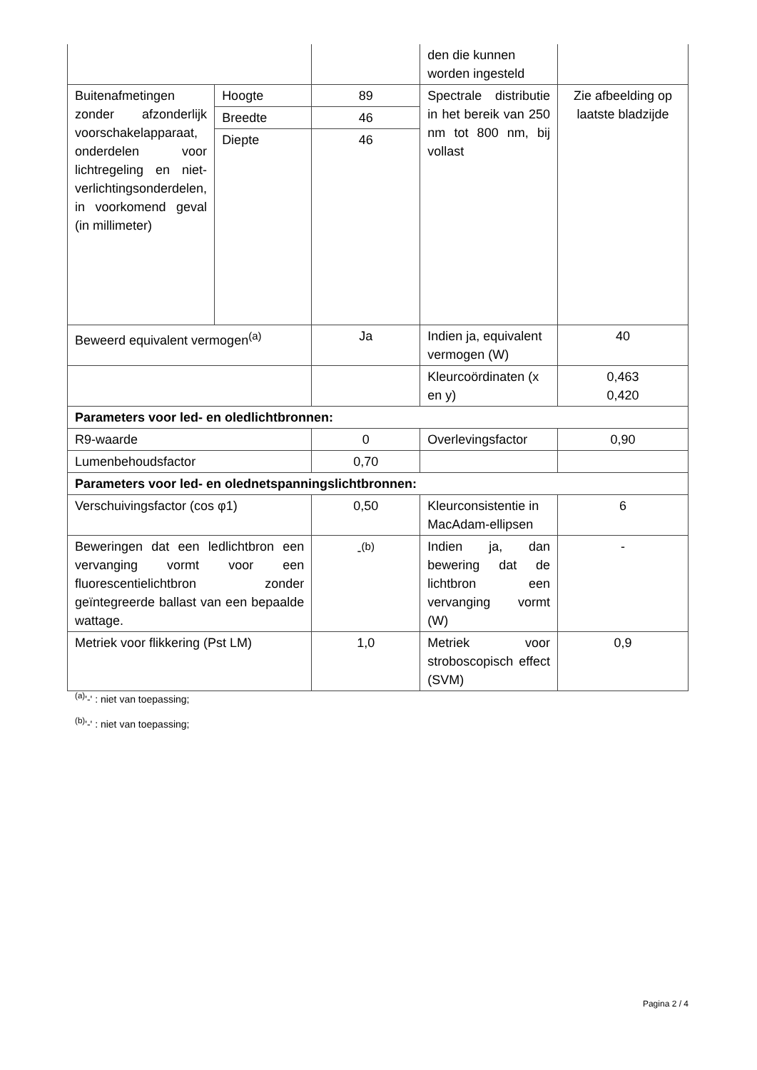| | | | den die kunnen worden ingesteld | |
| Buitenafmetingen zonder afzonderlijk voorschakelapparaat, onderdelen voor lichtregeling en niet-verlichtingsonderdelen, in voorkomend geval (in millimeter) | Hoogte | 89 | Spectrale distributie in het bereik van 250 nm tot 800 nm, bij vollast | Zie afbeelding op laatste bladzijde |
| | Breedte | 46 | | |
| | Diepte | 46 | | |
| Beweerd equivalent vermogen<sup>(a)</sup> | | Ja | Indien ja, equivalent vermogen (W) | 40 |
| | | | Kleurcoördinaten (x en y) | 0,463 0,420 |
| Parameters voor led- en oledlichtbronnen: | | | | |
| R9-waarde | | 0 | Overlevingsfactor | 0,90 |
| Lumenbehoudsfactor | | 0,70 | | |
| Parameters voor led- en olednetspanningslichtbronnen: | | | | |
| Verschuivingsfactor (cos φ1) | | 0,50 | Kleurconsistentie in MacAdam-ellipsen | 6 |
| Beweringen dat een ledlichtbron een vervanging vormt voor een fluorescentielichtbron zonder geïntegreerde ballast van een bepaalde wattage. | | -<sup>(b)</sup> | Indien ja, dan bewering dat de lichtbron een vervanging vormt (W) | - |
| Metriek voor flikkering (Pst LM) | | 1,0 | Metriek voor stroboscopisch effect (SVM) | 0,9 |
<sup>(a)</sup> '-' : niet van toepassing;
<sup>(b)</sup> '-' : niet van toepassing;
Pagina 2 / 4